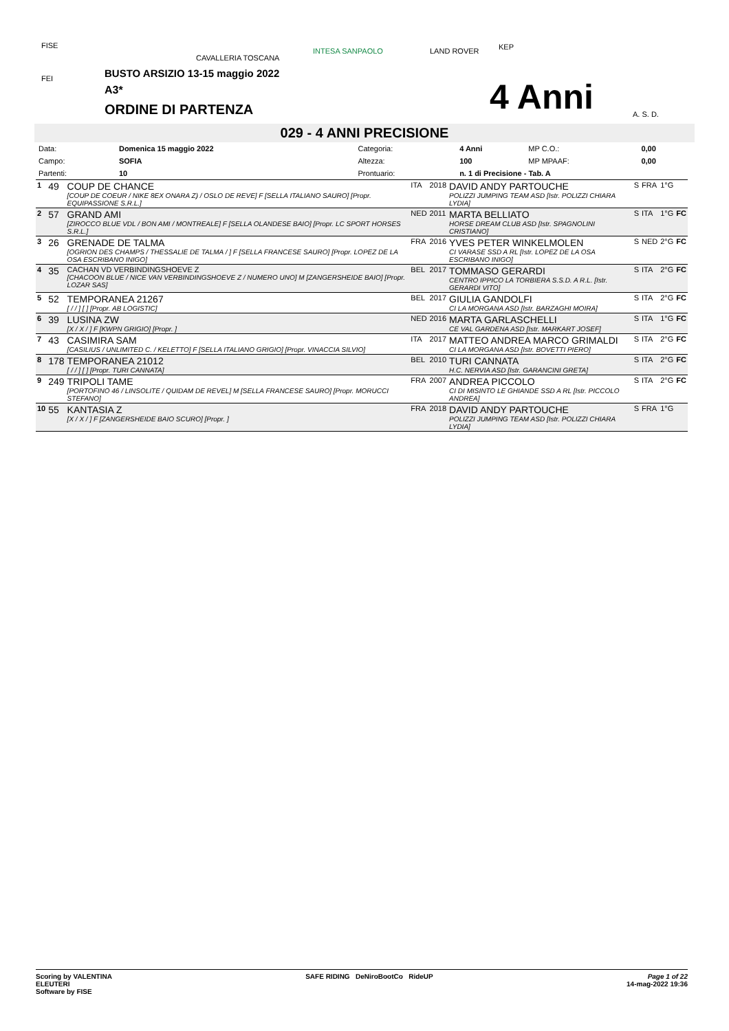FISE
FEI
CAVALLERIA TOSCANA
INTESA SANPAOLO LAND ROVER KEP
A. S. D.
BUSTO ARSIZIO 13-15 maggio 2022
A3*
ORDINE DI PARTENZA 4 Anni
029 - 4 ANNI PRECISIONE
| Data: | Domenica 15 maggio 2022 | Categoria: | 4 Anni | MP C.O.: | 0,00 |
| Campo: | SOFIA | Altezza: | 100 | MP MPAAF: | 0,00 |
| Partenti: | 10 | Prontuario: | n. 1 di Precisione - Tab. A | | |
| 1 | 49 | COUP DE CHANCE [COUP DE COEUR / NIKE 8EX ONARA Z) / OSLO DE REVE] F [SELLA ITALIANO SAURO] [Propr. EQUIPASSIONE S.R.L.] | ITA | 2018 | DAVID ANDY PARTOUCHE POLIZZI JUMPING TEAM ASD [Istr. POLIZZI CHIARA LYDIA] | S | FRA | 1°G | |
| 2 | 57 | GRAND AMI [ZIROCCO BLUE VDL / BON AMI / MONTREALE] F [SELLA OLANDESE BAIO] [Propr. LC SPORT HORSES S.R.L.] | NED | 2011 | MARTA BELLIATO HORSE DREAM CLUB ASD [Istr. SPAGNOLINI CRISTIANO] | S | ITA | 1°G | FC |
| 3 | 26 | GRENADE DE TALMA [OGRION DES CHAMPS / THESSALIE DE TALMA / ] F [SELLA FRANCESE SAURO] [Propr. LOPEZ DE LA OSA ESCRIBANO INIGO] | FRA | 2016 | YVES PETER WINKELMOLEN CI VARASE SSD A RL [Istr. LOPEZ DE LA OSA ESCRIBANO INIGO] | S | NED | 2°G | FC |
| 4 | 35 | CACHAN VD VERBINDINGSHOEVE Z [CHACOON BLUE / NICE VAN VERBINDINGSHOEVE Z / NUMERO UNO] M [ZANGERSHEIDE BAIO] [Propr. LOZAR SAS] | BEL | 2017 | TOMMASO GERARDI CENTRO IPPICO LA TORBIERA S.S.D. A R.L. [Istr. GERARDI VITO] | S | ITA | 2°G | FC |
| 5 | 52 | TEMPORANEA 21267 [ / / ] [ ] [Propr. AB LOGISTIC] | BEL | 2017 | GIULIA GANDOLFI CI LA MORGANA ASD [Istr. BARZAGHI MOIRA] | S | ITA | 2°G | FC |
| 6 | 39 | LUSINA ZW [X / X / ] F [KWPN GRIGIO] [Propr. ] | NED | 2016 | MARTA GARLASCHELLI CE VAL GARDENA ASD [Istr. MARKART JOSEF] | S | ITA | 1°G | FC |
| 7 | 43 | CASIMIRA SAM [CASILIUS / UNLIMITED C. / KELETTO] F [SELLA ITALIANO GRIGIO] [Propr. VINACCIA SILVIO] | ITA | 2017 | MATTEO ANDREA MARCO GRIMALDI CI LA MORGANA ASD [Istr. BOVETTI PIERO] | S | ITA | 2°G | FC |
| 8 | 178 | TEMPORANEA 21012 [ / / ] [ ] [Propr. TURI CANNATA] | BEL | 2010 | TURI CANNATA H.C. NERVIA ASD [Istr. GARANCINI GRETA] | S | ITA | 2°G | FC |
| 9 | 249 | TRIPOLI TAME [PORTOFINO 46 / LINSOLITE / QUIDAM DE REVEL] M [SELLA FRANCESE SAURO] [Propr. MORUCCI STEFANO] | FRA | 2007 | ANDREA PICCOLO CI DI MISINTO LE GHIANDE SSD A RL [Istr. PICCOLO ANDREA] | S | ITA | 2°G | FC |
| 10 | 55 | KANTASIA Z [X / X / ] F [ZANGERSHEIDE BAIO SCURO] [Propr. ] | FRA | 2018 | DAVID ANDY PARTOUCHE POLIZZI JUMPING TEAM ASD [Istr. POLIZZI CHIARA LYDIA] | S | FRA | 1°G | |
Scoring by VALENTINA
ELEUTERI
Software by FISE
SAFE RIDING DeNiroBootCo RideUP
Page 1 of 22
14-mag-2022 19:36